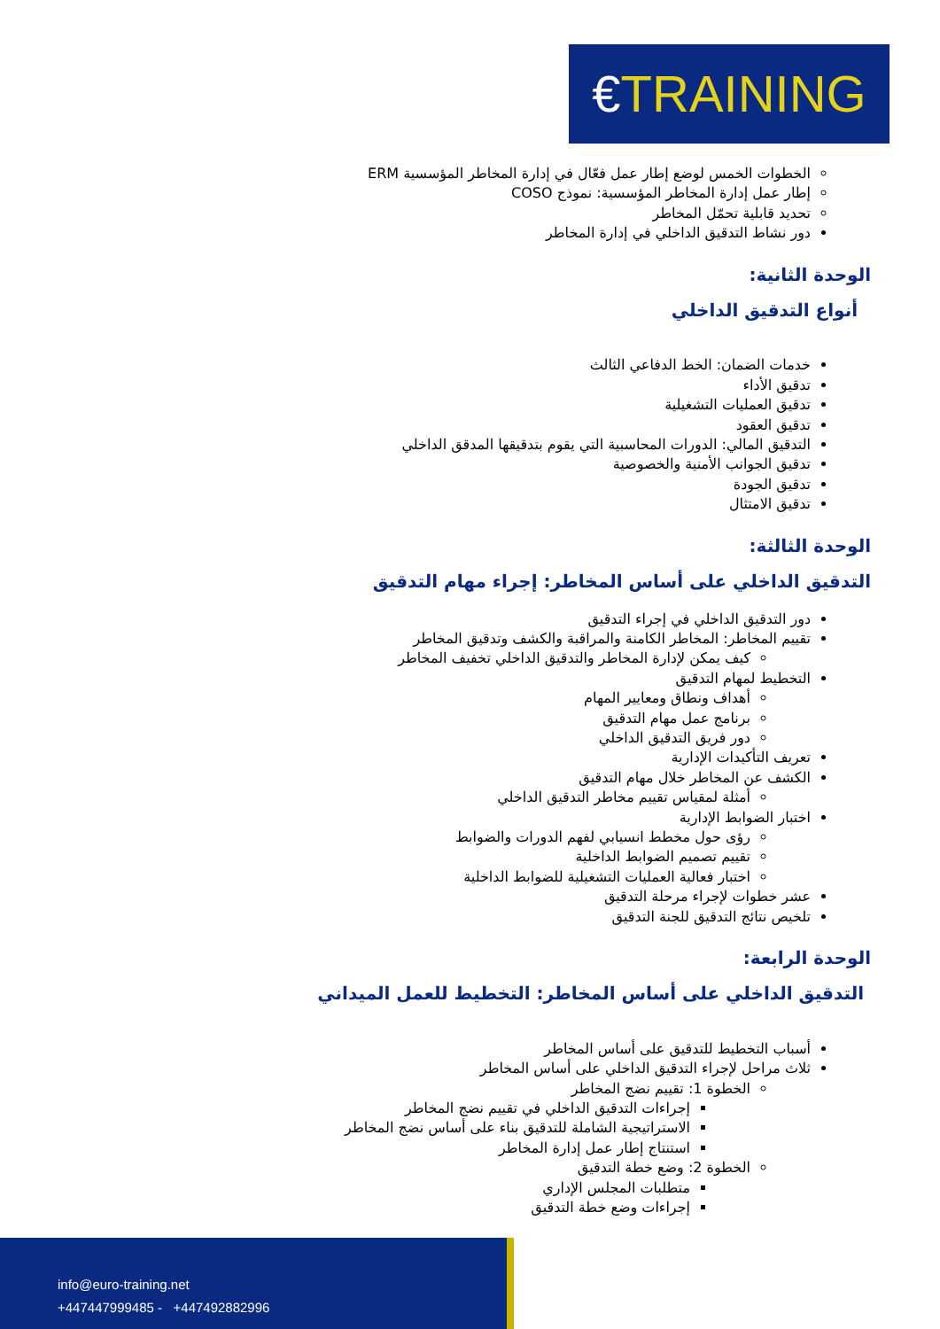€TRAINING
الخطوات الخمس لوضع إطار عمل فعّال في إدارة المخاطر المؤسسية ERM
إطار عمل إدارة المخاطر المؤسسية: نموذج COSO
تحديد قابلية تحمّل المخاطر
دور نشاط التدقيق الداخلي في إدارة المخاطر
الوحدة الثانية:
أنواع التدقيق الداخلي
خدمات الضمان: الخط الدفاعي الثالث
تدقيق الأداء
تدقيق العمليات التشغيلية
تدقيق العقود
التدقيق المالي: الدورات المحاسبية التي يقوم بتدقيقها المدقق الداخلي
تدقيق الجوانب الأمنية والخصوصية
تدقيق الجودة
تدقيق الامتثال
الوحدة الثالثة:
التدقيق الداخلي على أساس المخاطر: إجراء مهام التدقيق
دور التدقيق الداخلي في إجراء التدقيق
تقييم المخاطر: المخاطر الكامنة والمراقبة والكشف وتدقيق المخاطر
كيف يمكن لإدارة المخاطر والتدقيق الداخلي تخفيف المخاطر
التخطيط لمهام التدقيق
أهداف ونطاق ومعايير المهام
برنامج عمل مهام التدقيق
دور فريق التدقيق الداخلي
تعريف التأكيدات الإدارية
الكشف عن المخاطر خلال مهام التدقيق
أمثلة لمقياس تقييم مخاطر التدقيق الداخلي
اختبار الضوابط الإدارية
رؤى حول مخطط انسيابي لفهم الدورات والضوابط
تقييم تصميم الضوابط الداخلية
اختبار فعالية العمليات التشغيلية للضوابط الداخلية
عشر خطوات لإجراء مرحلة التدقيق
تلخيص نتائج التدقيق للجنة التدقيق
الوحدة الرابعة:
التدقيق الداخلي على أساس المخاطر: التخطيط للعمل الميداني
أسباب التخطيط للتدقيق على أساس المخاطر
ثلاث مراحل لإجراء التدقيق الداخلي على أساس المخاطر
الخطوة 1: تقييم نضج المخاطر
إجراءات التدقيق الداخلي في تقييم نضج المخاطر
الاستراتيجية الشاملة للتدقيق بناء على أساس نضج المخاطر
استنتاج إطار عمل إدارة المخاطر
الخطوة 2: وضع خطة التدقيق
متطلبات المجلس الإداري
إجراءات وضع خطة التدقيق
info@euro-training.net
+447447999485 - +447492882996